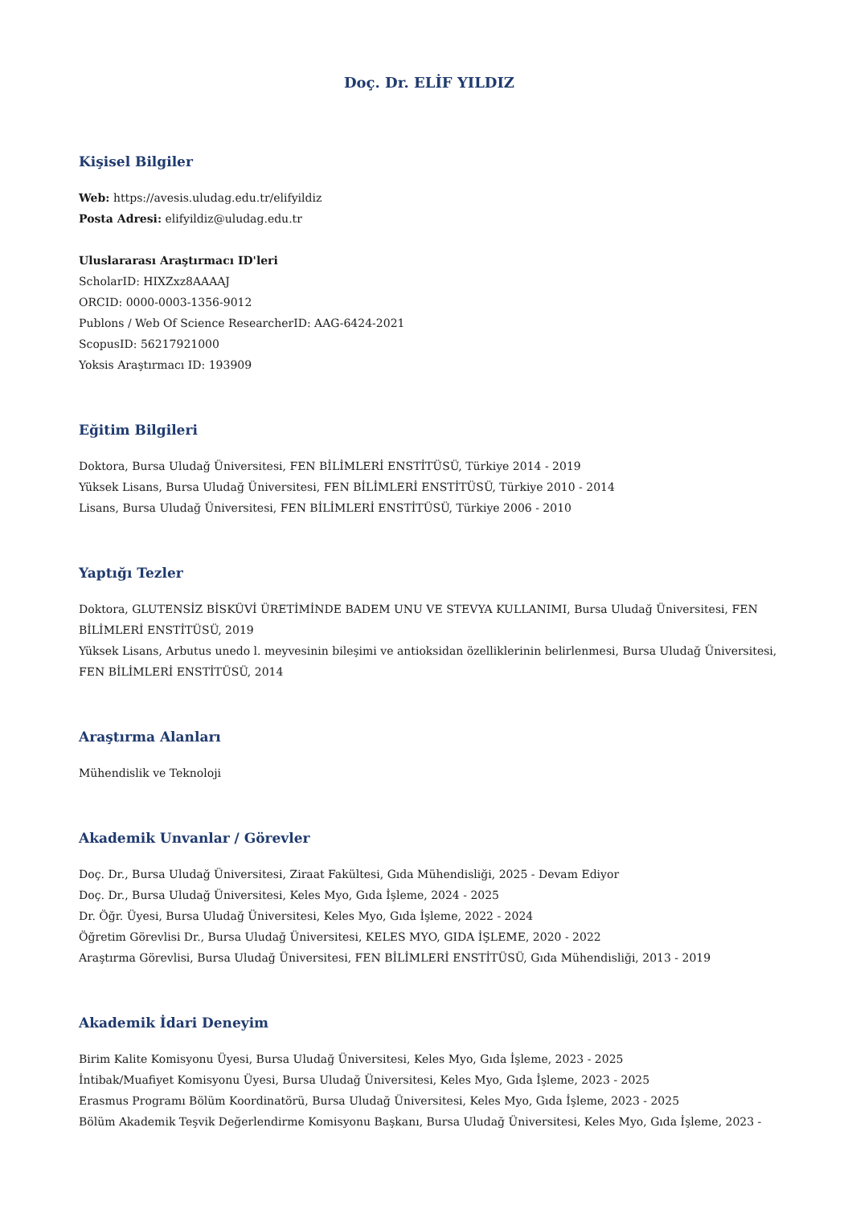Doç. Dr. ELİF YILDIZ
Kişisel Bilgiler
Web: https://avesis.uludag.edu.tr/elifyildiz
Posta Adresi: elifyildiz@uludag.edu.tr
Uluslararası Araştırmacı ID'leri
ScholarID: HIXZxz8AAAAJ
ORCID: 0000-0003-1356-9012
Publons / Web Of Science ResearcherID: AAG-6424-2021
ScopusID: 56217921000
Yoksis Araştırmacı ID: 193909
Eğitim Bilgileri
Doktora, Bursa Uludağ Üniversitesi, FEN BİLİMLERİ ENSTİTÜSÜ, Türkiye 2014 - 2019
Yüksek Lisans, Bursa Uludağ Üniversitesi, FEN BİLİMLERİ ENSTİTÜSÜ, Türkiye 2010 - 2014
Lisans, Bursa Uludağ Üniversitesi, FEN BİLİMLERİ ENSTİTÜSÜ, Türkiye 2006 - 2010
Yaptığı Tezler
Doktora, GLUTENSİZ BİSKÜVİ ÜRETİMİNDE BADEM UNU VE STEVYA KULLANIMI, Bursa Uludağ Üniversitesi, FEN BİLİMLERİ ENSTİTÜSÜ, 2019
Yüksek Lisans, Arbutus unedo l. meyvesinin bileşimi ve antioksidan özelliklerinin belirlenmesi, Bursa Uludağ Üniversitesi, FEN BİLİMLERİ ENSTİTÜSÜ, 2014
Araştırma Alanları
Mühendislik ve Teknoloji
Akademik Unvanlar / Görevler
Doç. Dr., Bursa Uludağ Üniversitesi, Ziraat Fakültesi, Gıda Mühendisliği, 2025 - Devam Ediyor
Doç. Dr., Bursa Uludağ Üniversitesi, Keles Myo, Gıda İşleme, 2024 - 2025
Dr. Öğr. Üyesi, Bursa Uludağ Üniversitesi, Keles Myo, Gıda İşleme, 2022 - 2024
Öğretim Görevlisi Dr., Bursa Uludağ Üniversitesi, KELES MYO, GIDA İŞLEME, 2020 - 2022
Araştırma Görevlisi, Bursa Uludağ Üniversitesi, FEN BİLİMLERİ ENSTİTÜSÜ, Gıda Mühendisliği, 2013 - 2019
Akademik İdari Deneyim
Birim Kalite Komisyonu Üyesi, Bursa Uludağ Üniversitesi, Keles Myo, Gıda İşleme, 2023 - 2025
İntibak/Muafiyet Komisyonu Üyesi, Bursa Uludağ Üniversitesi, Keles Myo, Gıda İşleme, 2023 - 2025
Erasmus Programı Bölüm Koordinatörü, Bursa Uludağ Üniversitesi, Keles Myo, Gıda İşleme, 2023 - 2025
Bölüm Akademik Teşvik Değerlendirme Komisyonu Başkanı, Bursa Uludağ Üniversitesi, Keles Myo, Gıda İşleme, 2023 -